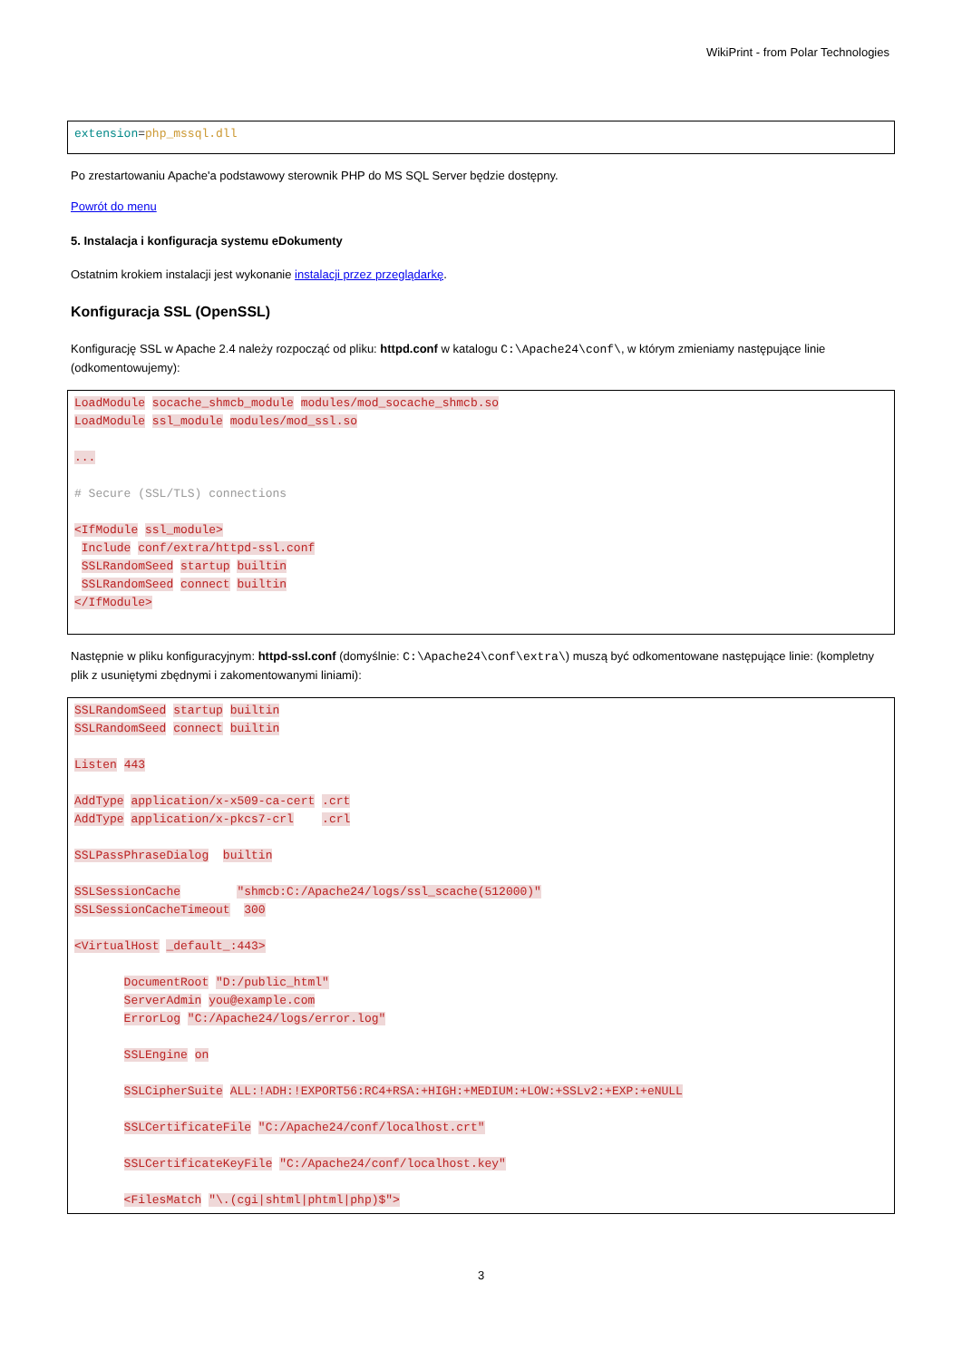WikiPrint - from Polar Technologies
extension=php_mssql.dll
Po zrestartowaniu Apache'a podstawowy sterownik PHP do MS SQL Server będzie dostępny.
Powrót do menu
5. Instalacja i konfiguracja systemu eDokumenty
Ostatnim krokiem instalacji jest wykonanie instalacji przez przeglądarkę.
Konfiguracja SSL (OpenSSL)
Konfigurację SSL w Apache 2.4 należy rozpocząć od pliku: httpd.conf w katalogu C:\Apache24\conf\, w którym zmieniamy następujące linie (odkomentowujemy):
LoadModule socache_shmcb_module modules/mod_socache_shmcb.so LoadModule ssl_module modules/mod_ssl.so ... # Secure (SSL/TLS) connections <IfModule ssl_module> Include conf/extra/httpd-ssl.conf SSLRandomSeed startup builtin SSLRandomSeed connect builtin </IfModule>
Następnie w pliku konfiguracyjnym: httpd-ssl.conf (domyślnie: C:\Apache24\conf\extra\) muszą być odkomentowane następujące linie: (kompletny plik z usuniętymi zbędnymi i zakomentowanymi liniami):
SSLRandomSeed startup builtin SSLRandomSeed connect builtin Listen 443 AddType application/x-x509-ca-cert .crt AddType application/x-pkcs7-crl .crl SSLPassPhraseDialog builtin SSLSessionCache "shmcb:C:/Apache24/logs/ssl_scache(512000)" SSLSessionCacheTimeout 300 <VirtualHost _default_:443> DocumentRoot "D:/public_html" ServerAdmin you@example.com ErrorLog "C:/Apache24/logs/error.log" SSLEngine on SSLCipherSuite ALL:!ADH:!EXPORT56:RC4+RSA:+HIGH:+MEDIUM:+LOW:+SSLv2:+EXP:+eNULL SSLCertificateFile "C:/Apache24/conf/localhost.crt" SSLCertificateKeyFile "C:/Apache24/conf/localhost.key" <FilesMatch "\.(cgi|shtml|phtml|php)$">
3